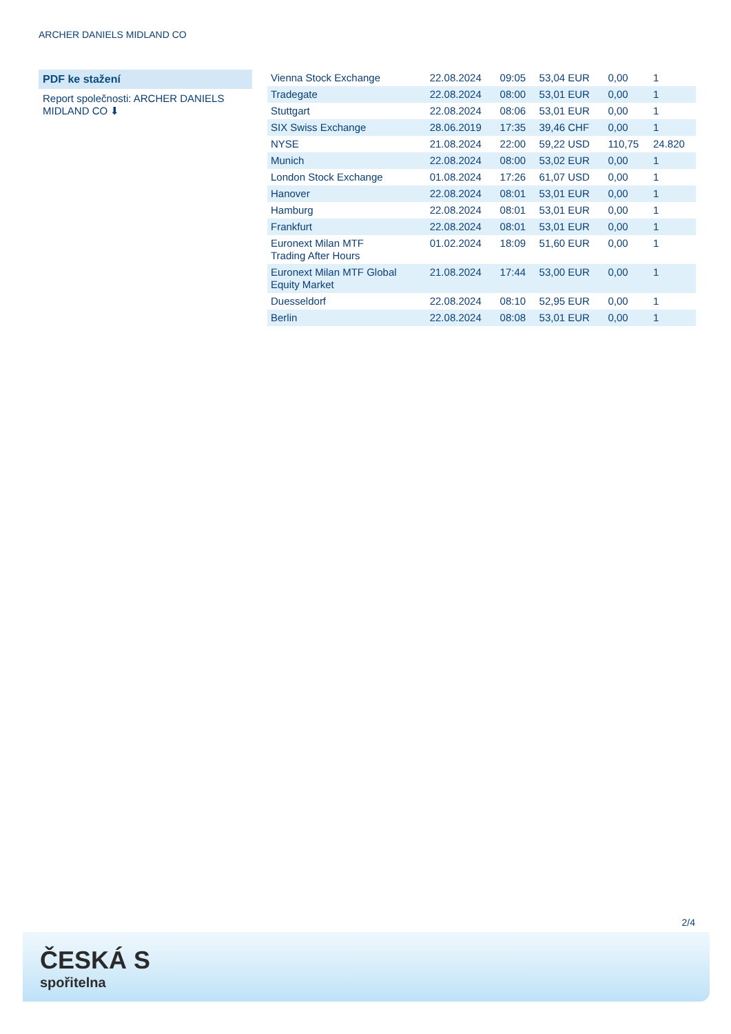ARCHER DANIELS MIDLAND CO
PDF ke stažení
Report společnosti: ARCHER DANIELS MIDLAND CO ⬇
| Vienna Stock Exchange | 22.08.2024 | 09:05 | 53,04 EUR | 0,00 | 1 |
| Tradegate | 22.08.2024 | 08:00 | 53,01 EUR | 0,00 | 1 |
| Stuttgart | 22.08.2024 | 08:06 | 53,01 EUR | 0,00 | 1 |
| SIX Swiss Exchange | 28.06.2019 | 17:35 | 39,46 CHF | 0,00 | 1 |
| NYSE | 21.08.2024 | 22:00 | 59,22 USD | 110,75 | 24.820 |
| Munich | 22.08.2024 | 08:00 | 53,02 EUR | 0,00 | 1 |
| London Stock Exchange | 01.08.2024 | 17:26 | 61,07 USD | 0,00 | 1 |
| Hanover | 22.08.2024 | 08:01 | 53,01 EUR | 0,00 | 1 |
| Hamburg | 22.08.2024 | 08:01 | 53,01 EUR | 0,00 | 1 |
| Frankfurt | 22.08.2024 | 08:01 | 53,01 EUR | 0,00 | 1 |
| Euronext Milan MTF Trading After Hours | 01.02.2024 | 18:09 | 51,60 EUR | 0,00 | 1 |
| Euronext Milan MTF Global Equity Market | 21.08.2024 | 17:44 | 53,00 EUR | 0,00 | 1 |
| Duesseldorf | 22.08.2024 | 08:10 | 52,95 EUR | 0,00 | 1 |
| Berlin | 22.08.2024 | 08:08 | 53,01 EUR | 0,00 | 1 |
2/4
ČESKÁ S
spořitelna